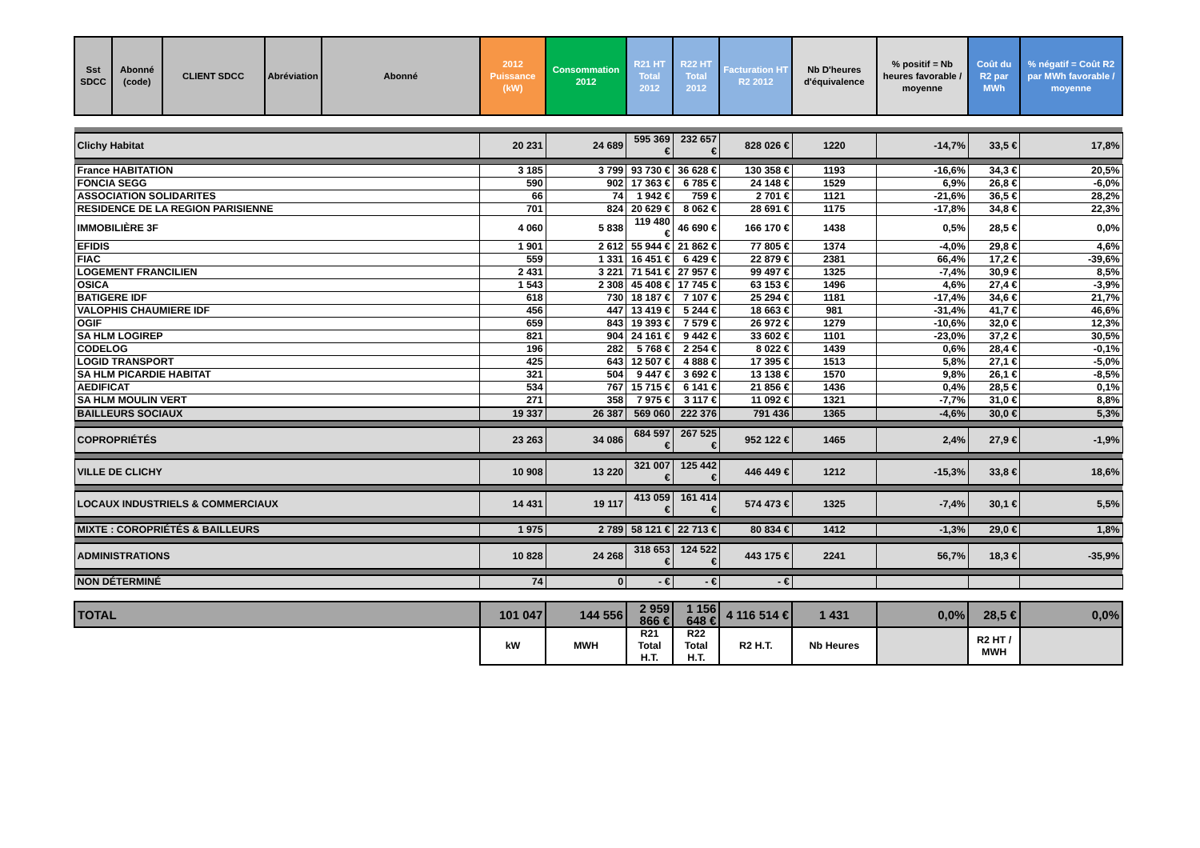| Sst SDCC | Abonné (code) | CLIENT SDCC | Abréviation | Abonné | 2012 Puissance (kW) | Consommation 2012 | R21 HT Total 2012 | R22 HT Total 2012 | Facturation HT R2 2012 | Nb D'heures d'équivalence | % positif = Nb heures favorable / moyenne | Coût du R2 par MWh | % négatif = Coût R2 par MWh favorable / moyenne |
| --- | --- | --- | --- | --- | --- | --- | --- | --- | --- | --- | --- | --- | --- |
| Clichy Habitat | | | | | 20 231 | 24 689 | 595 369 € | 232 657 € | 828 026 € | 1220 | -14,7% | 33,5 € | 17,8% |
| France HABITATION | | | | | 3 185 | 3 799 | 93 730 € | 36 628 € | 130 358 € | 1193 | -16,6% | 34,3 € | 20,5% |
| FONCIA SEGG | | | | | 590 | 902 | 17 363 € | 6 785 € | 24 148 € | 1529 | 6,9% | 26,8 € | -6,0% |
| ASSOCIATION SOLIDARITES | | | | | 66 | 74 | 1 942 € | 759 € | 2 701 € | 1121 | -21,6% | 36,5 € | 28,2% |
| RESIDENCE DE LA REGION PARISIENNE | | | | | 701 | 824 | 20 629 € | 8 062 € | 28 691 € | 1175 | -17,8% | 34,8 € | 22,3% |
| IMMOBILIÈRE 3F | | | | | 4 060 | 5 838 | 119 480 € | 46 690 € | 166 170 € | 1438 | 0,5% | 28,5 € | 0,0% |
| EFIDIS | | | | | 1 901 | 2 612 | 55 944 € | 21 862 € | 77 805 € | 1374 | -4,0% | 29,8 € | 4,6% |
| FIAC | | | | | 559 | 1 331 | 16 451 € | 6 429 € | 22 879 € | 2381 | 66,4% | 17,2 € | -39,6% |
| LOGEMENT FRANCILIEN | | | | | 2 431 | 3 221 | 71 541 € | 27 957 € | 99 497 € | 1325 | -7,4% | 30,9 € | 8,5% |
| OSICA | | | | | 1 543 | 2 308 | 45 408 € | 17 745 € | 63 153 € | 1496 | 4,6% | 27,4 € | -3,9% |
| BATIGERE IDF | | | | | 618 | 730 | 18 187 € | 7 107 € | 25 294 € | 1181 | -17,4% | 34,6 € | 21,7% |
| VALOPHIS CHAUMIERE IDF | | | | | 456 | 447 | 13 419 € | 5 244 € | 18 663 € | 981 | -31,4% | 41,7 € | 46,6% |
| OGIF | | | | | 659 | 843 | 19 393 € | 7 579 € | 26 972 € | 1279 | -10,6% | 32,0 € | 12,3% |
| SA HLM LOGIREP | | | | | 821 | 904 | 24 161 € | 9 442 € | 33 602 € | 1101 | -23,0% | 37,2 € | 30,5% |
| CODELOG | | | | | 196 | 282 | 5 768 € | 2 254 € | 8 022 € | 1439 | 0,6% | 28,4 € | -0,1% |
| LOGID TRANSPORT | | | | | 425 | 643 | 12 507 € | 4 888 € | 17 395 € | 1513 | 5,8% | 27,1 € | -5,0% |
| SA HLM PICARDIE HABITAT | | | | | 321 | 504 | 9 447 € | 3 692 € | 13 138 € | 1570 | 9,8% | 26,1 € | -8,5% |
| AEDIFICAT | | | | | 534 | 767 | 15 715 € | 6 141 € | 21 856 € | 1436 | 0,4% | 28,5 € | 0,1% |
| SA HLM MOULIN VERT | | | | | 271 | 358 | 7 975 € | 3 117 € | 11 092 € | 1321 | -7,7% | 31,0 € | 8,8% |
| BAILLEURS SOCIAUX | | | | | 19 337 | 26 387 | 569 060 | 222 376 | 791 436 | 1365 | -4,6% | 30,0 € | 5,3% |
| COPROPRIÉTÉS | | | | | 23 263 | 34 086 | 684 597 € | 267 525 € | 952 122 € | 1465 | 2,4% | 27,9 € | -1,9% |
| VILLE DE CLICHY | | | | | 10 908 | 13 220 | 321 007 € | 125 442 € | 446 449 € | 1212 | -15,3% | 33,8 € | 18,6% |
| LOCAUX INDUSTRIELS & COMMERCIAUX | | | | | 14 431 | 19 117 | 413 059 € | 161 414 € | 574 473 € | 1325 | -7,4% | 30,1 € | 5,5% |
| MIXTE : COROPRIÉTÉS & BAILLEURS | | | | | 1 975 | 2 789 | 58 121 € | 22 713 € | 80 834 € | 1412 | -1,3% | 29,0 € | 1,8% |
| ADMINISTRATIONS | | | | | 10 828 | 24 268 | 318 653 € | 124 522 € | 443 175 € | 2241 | 56,7% | 18,3 € | -35,9% |
| NON DÉTERMINÉ | | | | | 74 | 0 | - € | - € | - € | | | | |
| TOTAL | | | | | 101 047 | 144 556 | 2 959 866 € | 1 156 648 € | 4 116 514 € | 1 431 | 0,0% | 28,5 € | 0,0% |
| | | | | | kW | MWH | R21 Total H.T. | R22 Total H.T. | R2 H.T. | Nb Heures | | R2 HT / MWH | |